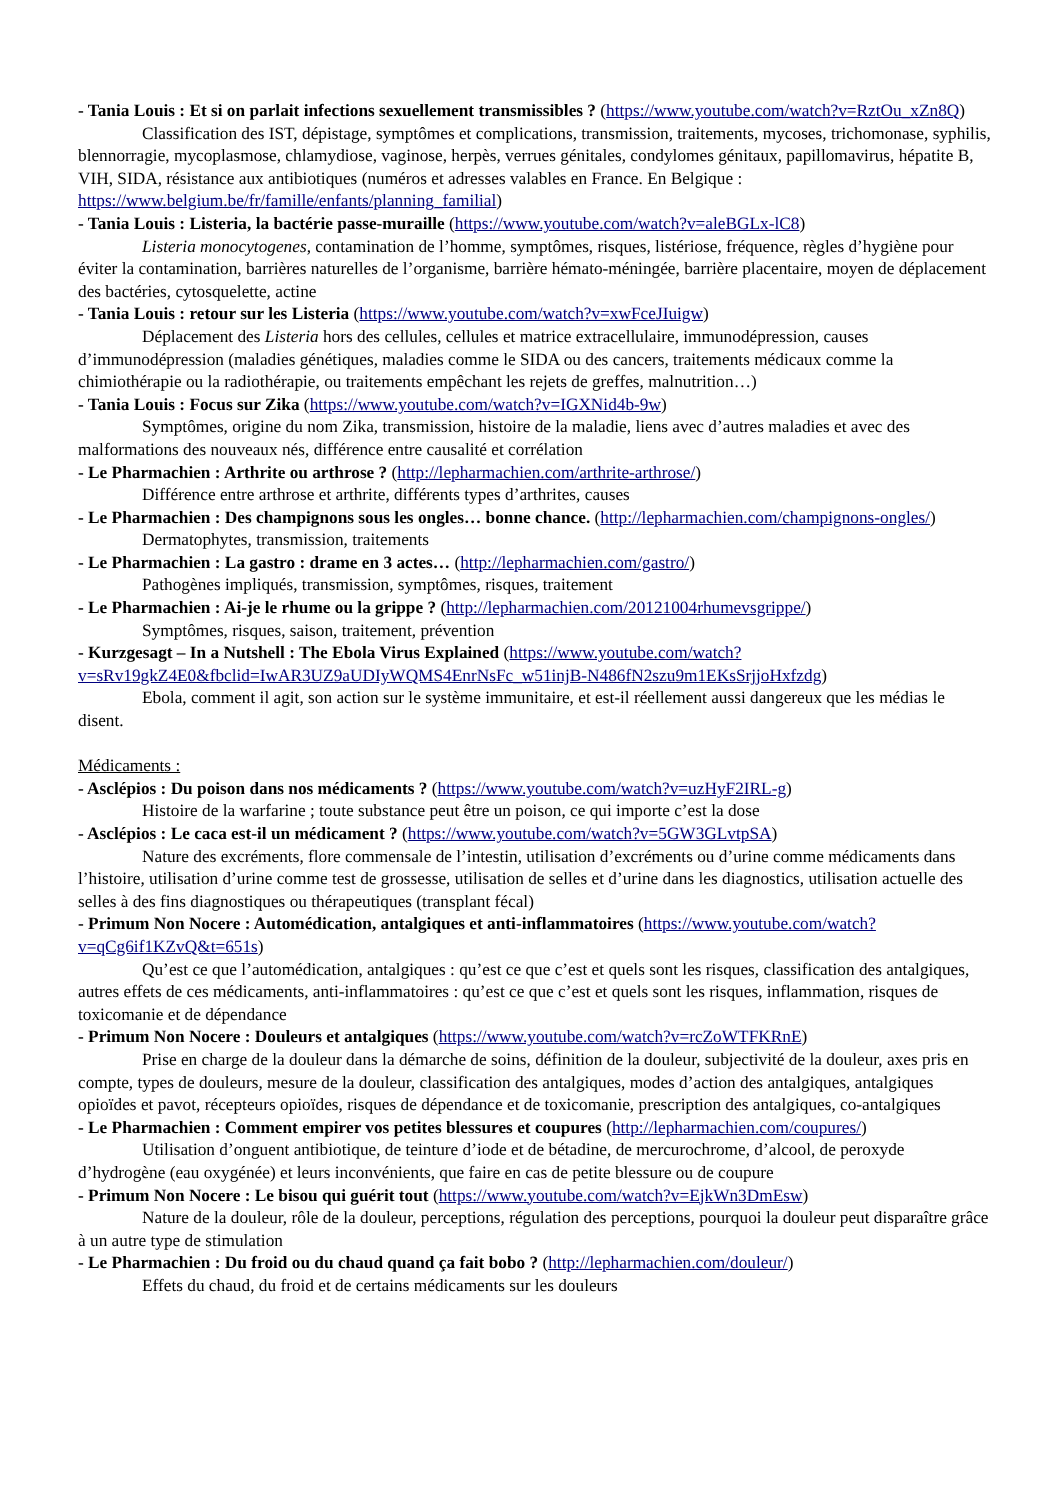- Tania Louis : Et si on parlait infections sexuellement transmissibles ? (https://www.youtube.com/watch?v=RztOu_xZn8Q)
Classification des IST, dépistage, symptômes et complications, transmission, traitements, mycoses, trichomonase, syphilis, blennorragie, mycoplasmose, chlamydiose, vaginose, herpès, verrues génitales, condylomes génitaux, papillomavirus, hépatite B, VIH, SIDA, résistance aux antibiotiques (numéros et adresses valables en France. En Belgique : https://www.belgium.be/fr/famille/enfants/planning_familial)
- Tania Louis : Listeria, la bactérie passe-muraille (https://www.youtube.com/watch?v=aleBGLx-lC8)
Listeria monocytogenes, contamination de l’homme, symptômes, risques, listériose, fréquence, règles d’hygiène pour éviter la contamination, barrières naturelles de l’organisme, barrière hémato-méningée, barrière placentaire, moyen de déplacement des bactéries, cytosquelette, actine
- Tania Louis : retour sur les Listeria (https://www.youtube.com/watch?v=xwFceJIuigw)
Déplacement des Listeria hors des cellules, cellules et matrice extracellulaire, immunodépression, causes d’immunodépression (maladies génétiques, maladies comme le SIDA ou des cancers, traitements médicaux comme la chimiothérapie ou la radiothérapie, ou traitements empêchant les rejets de greffes, malnutrition…)
- Tania Louis : Focus sur Zika (https://www.youtube.com/watch?v=IGXNid4b-9w)
Symptômes, origine du nom Zika, transmission, histoire de la maladie, liens avec d’autres maladies et avec des malformations des nouveaux nés, différence entre causalité et corrélation
- Le Pharmachien : Arthrite ou arthrose ? (http://lepharmachien.com/arthrite-arthrose/)
Différence entre arthrose et arthrite, différents types d’arthrites, causes
- Le Pharmachien : Des champignons sous les ongles… bonne chance. (http://lepharmachien.com/champignons-ongles/)
Dermatophytes, transmission, traitements
- Le Pharmachien : La gastro : drame en 3 actes… (http://lepharmachien.com/gastro/)
Pathogènes impliqués, transmission, symptômes, risques, traitement
- Le Pharmachien : Ai-je le rhume ou la grippe ? (http://lepharmachien.com/20121004rhumevsgrippe/)
Symptômes, risques, saison, traitement, prévention
- Kurzgesagt – In a Nutshell : The Ebola Virus Explained (https://www.youtube.com/watch?v=sRv19gkZ4E0&fbclid=IwAR3UZ9aUDIyWQMS4EnrNsFc_w51injB-N486fN2szu9m1EKsSrjjoHxfzdg)
Ebola, comment il agit, son action sur le système immunitaire, et est-il réellement aussi dangereux que les médias le disent.
Médicaments :
- Asclépios : Du poison dans nos médicaments ? (https://www.youtube.com/watch?v=uzHyF2IRL-g)
Histoire de la warfarine ; toute substance peut être un poison, ce qui importe c’est la dose
- Asclépios : Le caca est-il un médicament ? (https://www.youtube.com/watch?v=5GW3GLvtpSA)
Nature des excréments, flore commensale de l’intestin, utilisation d’excréments ou d’urine comme médicaments dans l’histoire, utilisation d’urine comme test de grossesse, utilisation de selles et d’urine dans les diagnostics, utilisation actuelle des selles à des fins diagnostiques ou thérapeutiques (transplant fécal)
- Primum Non Nocere : Automédication, antalgiques et anti-inflammatoires (https://www.youtube.com/watch?v=qCg6if1KZvQ&t=651s)
Qu’est ce que l’automédication, antalgiques : qu’est ce que c’est et quels sont les risques, classification des antalgiques, autres effets de ces médicaments, anti-inflammatoires : qu’est ce que c’est et quels sont les risques, inflammation, risques de toxicomanie et de dépendance
- Primum Non Nocere : Douleurs et antalgiques (https://www.youtube.com/watch?v=rcZoWTFKRnE)
Prise en charge de la douleur dans la démarche de soins, définition de la douleur, subjectivité de la douleur, axes pris en compte, types de douleurs, mesure de la douleur, classification des antalgiques, modes d’action des antalgiques, antalgiques opioïdes et pavot, récepteurs opioïdes, risques de dépendance et de toxicomanie, prescription des antalgiques, co-antalgiques
- Le Pharmachien : Comment empirer vos petites blessures et coupures (http://lepharmachien.com/coupures/)
Utilisation d’onguent antibiotique, de teinture d’iode et de bétadine, de mercurochrome, d’alcool, de peroxyde d’hydrogène (eau oxygénée) et leurs inconvénients, que faire en cas de petite blessure ou de coupure
- Primum Non Nocere : Le bisou qui guérit tout (https://www.youtube.com/watch?v=EjkWn3DmEsw)
Nature de la douleur, rôle de la douleur, perceptions, régulation des perceptions, pourquoi la douleur peut disparaître grâce à un autre type de stimulation
- Le Pharmachien : Du froid ou du chaud quand ça fait bobo ? (http://lepharmachien.com/douleur/)
Effets du chaud, du froid et de certains médicaments sur les douleurs